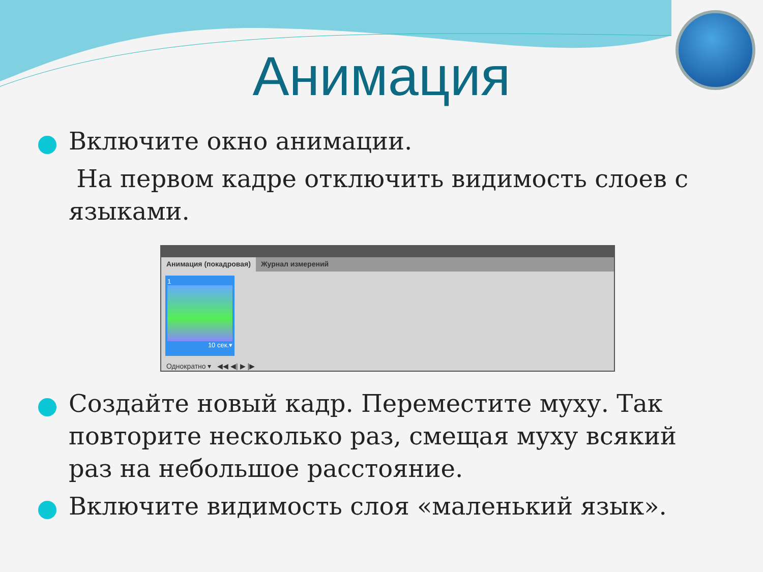Анимация
Включите окно анимации.
На первом кадре отключить видимость слоев с языками.
Анимация (покадровая) Журнал измерений
1
10 сек.▾
Однократно ▾ ◀◀ ◀| ▶ |▶
Создайте новый кадр. Переместите муху. Так повторите несколько раз, смещая муху всякий раз на небольшое расстояние.
Включите видимость слоя «маленький язык».